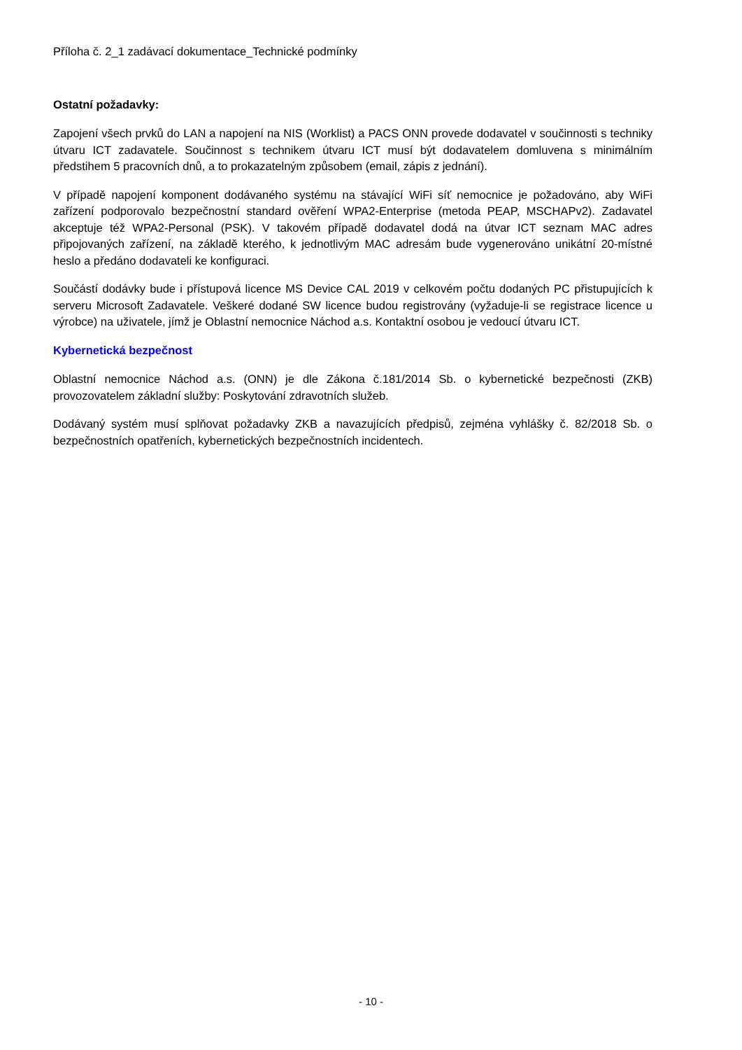Příloha č. 2_1 zadávací dokumentace_Technické podmínky
Ostatní požadavky:
Zapojení všech prvků do LAN a napojení na NIS (Worklist) a PACS ONN provede dodavatel v součinnosti s techniky útvaru ICT zadavatele. Součinnost s technikem útvaru ICT musí být dodavatelem domluvena s minimálním předstihem 5 pracovních dnů, a to prokazatelným způsobem (email, zápis z jednání).
V případě napojení komponent dodávaného systému na stávající WiFi síť nemocnice je požadováno, aby WiFi zařízení podporovalo bezpečnostní standard ověření WPA2-Enterprise (metoda PEAP, MSCHAPv2). Zadavatel akceptuje též WPA2-Personal (PSK). V takovém případě dodavatel dodá na útvar ICT seznam MAC adres připojovaných zařízení, na základě kterého, k jednotlivým MAC adresám bude vygenerováno unikátní 20-místné heslo a předáno dodavateli ke konfiguraci.
Součástí dodávky bude i přístupová licence MS Device CAL 2019 v celkovém počtu dodaných PC přistupujících k serveru Microsoft Zadavatele. Veškeré dodané SW licence budou registrovány (vyžaduje-li se registrace licence u výrobce) na uživatele, jímž je Oblastní nemocnice Náchod a.s. Kontaktní osobou je vedoucí útvaru ICT.
Kybernetická bezpečnost
Oblastní nemocnice Náchod a.s. (ONN) je dle Zákona č.181/2014 Sb. o kybernetické bezpečnosti (ZKB) provozovatelem základní služby: Poskytování zdravotních služeb.
Dodávaný systém musí splňovat požadavky ZKB a navazujících předpisů, zejména vyhlášky č. 82/2018 Sb. o bezpečnostních opatřeních, kybernetických bezpečnostních incidentech.
- 10 -